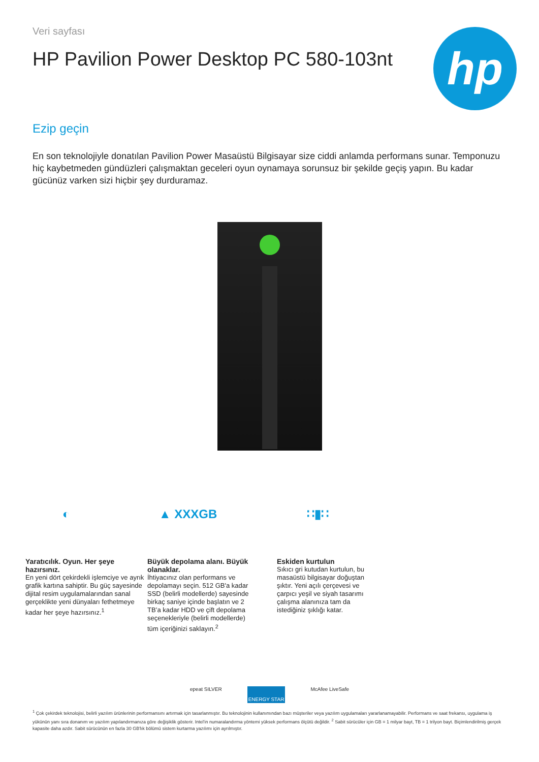Veri sayfası
HP Pavilion Power Desktop PC 580-103nt
hp
Ezip geçin
En son teknolojiyle donatılan Pavilion Power Masaüstü Bilgisayar size ciddi anlamda performans sunar. Temponuzu hiç kaybetmeden gündüzleri çalışmaktan geceleri oyun oynamaya sorunsuz bir şekilde geçiş yapın. Bu kadar gücünüz varken sizi hiçbir şey durduramaz.
◐
Yaratıcılık. Oyun. Her şeye hazırsınız.
En yeni dört çekirdekli işlemciye ve ayrık grafik kartına sahiptir. Bu güç sayesinde dijital resim uygulamalarından sanal gerçeklikte yeni dünyaları fethetmeye kadar her şeye hazırsınız.<sup>1</sup>
▲ XXXGB
Büyük depolama alanı. Büyük olanaklar.
İhtiyacınız olan performans ve depolamayı seçin. 512 GB'a kadar SSD (belirli modellerde) sayesinde birkaç saniye içinde başlatın ve 2 TB’a kadar HDD ve çift depolama seçenekleriyle (belirli modellerde) tüm içeriğinizi saklayın.<sup>2</sup>
∷▮∷
Eskiden kurtulun
Sıkıcı gri kutudan kurtulun, bu masaüstü bilgisayar doğuştan şıktır. Yeni açılı çerçevesi ve çarpıcı yeşil ve siyah tasarımı çalışma alanınıza tam da istediğiniz şıklığı katar.
epeat SILVER
ENERGY STAR
McAfee LiveSafe
<sup>1</sup> Çok çekirdek teknolojisi, belirli yazılım ürünlerinin performansını artırmak için tasarlanmıştır. Bu teknolojinin kullanımından bazı müşteriler veya yazılım uygulamaları yararlanamayabilir. Performans ve saat frekansı, uygulama iş yükünün yanı sıra donanım ve yazılım yapılandırmanıza göre değişiklik gösterir. Intel'in numaralandırma yöntemi yüksek performans ölçütü değildir. <sup>2</sup> Sabit sürücüler için GB = 1 milyar bayt, TB = 1 trilyon bayt. Biçimlendirilmiş gerçek kapasite daha azdır. Sabit sürücünün en fazla 30 GB'lık bölümü sistem kurtarma yazılımı için ayrılmıştır.